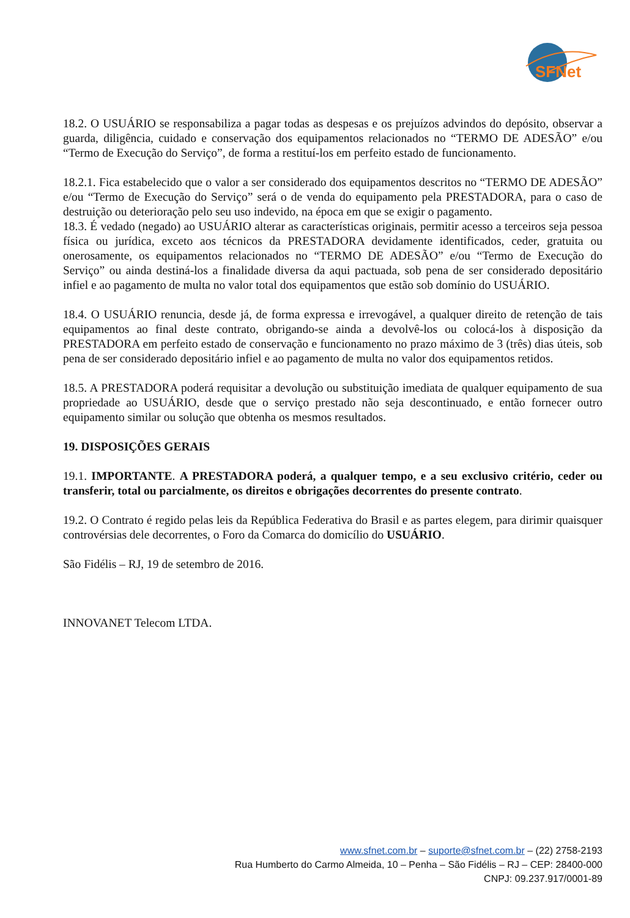SFNet
18.2. O USUÁRIO se responsabiliza a pagar todas as despesas e os prejuízos advindos do depósito, observar a guarda, diligência, cuidado e conservação dos equipamentos relacionados no “TERMO DE ADESÃO” e/ou “Termo de Execução do Serviço”, de forma a restituí-los em perfeito estado de funcionamento.
18.2.1. Fica estabelecido que o valor a ser considerado dos equipamentos descritos no “TERMO DE ADESÃO” e/ou “Termo de Execução do Serviço” será o de venda do equipamento pela PRESTADORA, para o caso de destruição ou deterioração pelo seu uso indevido, na época em que se exigir o pagamento.
18.3. É vedado (negado) ao USUÁRIO alterar as características originais, permitir acesso a terceiros seja pessoa física ou jurídica, exceto aos técnicos da PRESTADORA devidamente identificados, ceder, gratuita ou onerosamente, os equipamentos relacionados no “TERMO DE ADESÃO” e/ou “Termo de Execução do Serviço” ou ainda destiná-los a finalidade diversa da aqui pactuada, sob pena de ser considerado depositário infiel e ao pagamento de multa no valor total dos equipamentos que estão sob domínio do USUÁRIO.
18.4. O USUÁRIO renuncia, desde já, de forma expressa e irrevogável, a qualquer direito de retenção de tais equipamentos ao final deste contrato, obrigando-se ainda a devolvê-los ou colocá-los à disposição da PRESTADORA em perfeito estado de conservação e funcionamento no prazo máximo de 3 (três) dias úteis, sob pena de ser considerado depositário infiel e ao pagamento de multa no valor dos equipamentos retidos.
18.5. A PRESTADORA poderá requisitar a devolução ou substituição imediata de qualquer equipamento de sua propriedade ao USUÁRIO, desde que o serviço prestado não seja descontinuado, e então fornecer outro equipamento similar ou solução que obtenha os mesmos resultados.
19. DISPOSIÇÕES GERAIS
19.1. IMPORTANTE. A PRESTADORA poderá, a qualquer tempo, e a seu exclusivo critério, ceder ou transferir, total ou parcialmente, os direitos e obrigações decorrentes do presente contrato.
19.2. O Contrato é regido pelas leis da República Federativa do Brasil e as partes elegem, para dirimir quaisquer controvérsias dele decorrentes, o Foro da Comarca do domicílio do USUÁRIO.
São Fidélis – RJ, 19 de setembro de 2016.
INNOVANET Telecom LTDA.
www.sfnet.com.br – suporte@sfnet.com.br – (22) 2758-2193
Rua Humberto do Carmo Almeida, 10 – Penha – São Fidélis – RJ – CEP: 28400-000
CNPJ: 09.237.917/0001-89